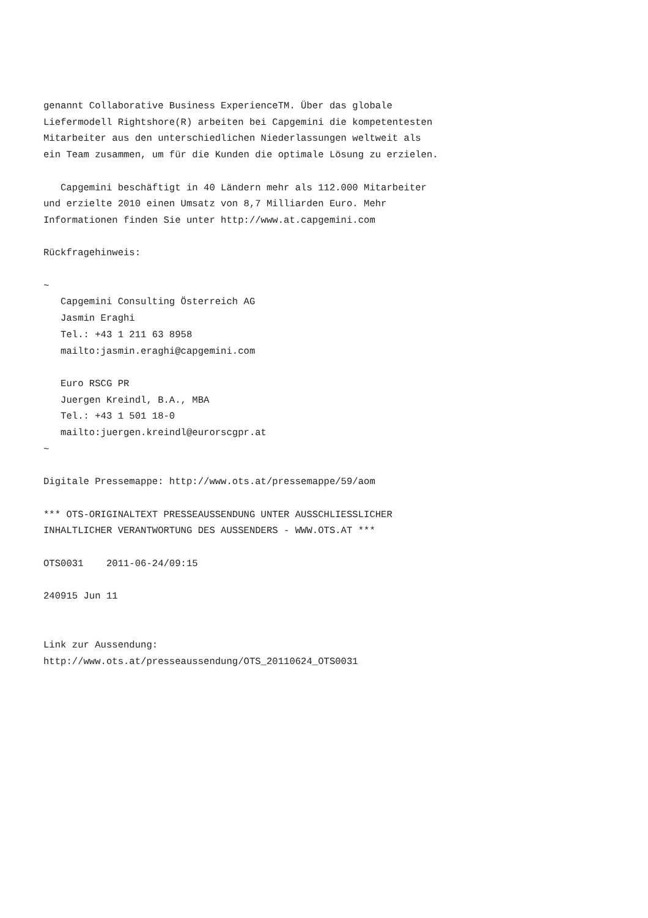genannt Collaborative Business ExperienceTM. Über das globale
Liefermodell Rightshore(R) arbeiten bei Capgemini die kompetentesten
Mitarbeiter aus den unterschiedlichen Niederlassungen weltweit als
ein Team zusammen, um für die Kunden die optimale Lösung zu erzielen.

   Capgemini beschäftigt in 40 Ländern mehr als 112.000 Mitarbeiter
und erzielte 2010 einen Umsatz von 8,7 Milliarden Euro. Mehr
Informationen finden Sie unter http://www.at.capgemini.com

Rückfragehinweis:

~
   Capgemini Consulting Österreich AG
   Jasmin Eraghi
   Tel.: +43 1 211 63 8958
   mailto:jasmin.eraghi@capgemini.com

   Euro RSCG PR
   Juergen Kreindl, B.A., MBA
   Tel.: +43 1 501 18-0
   mailto:juergen.kreindl@eurorscgpr.at
~

Digitale Pressemappe: http://www.ots.at/pressemappe/59/aom

*** OTS-ORIGINALTEXT PRESSEAUSSENDUNG UNTER AUSSCHLIESSLICHER
INHALTLICHER VERANTWORTUNG DES AUSSENDERS - WWW.OTS.AT ***

OTS0031    2011-06-24/09:15

240915 Jun 11


Link zur Aussendung:
http://www.ots.at/presseaussendung/OTS_20110624_OTS0031